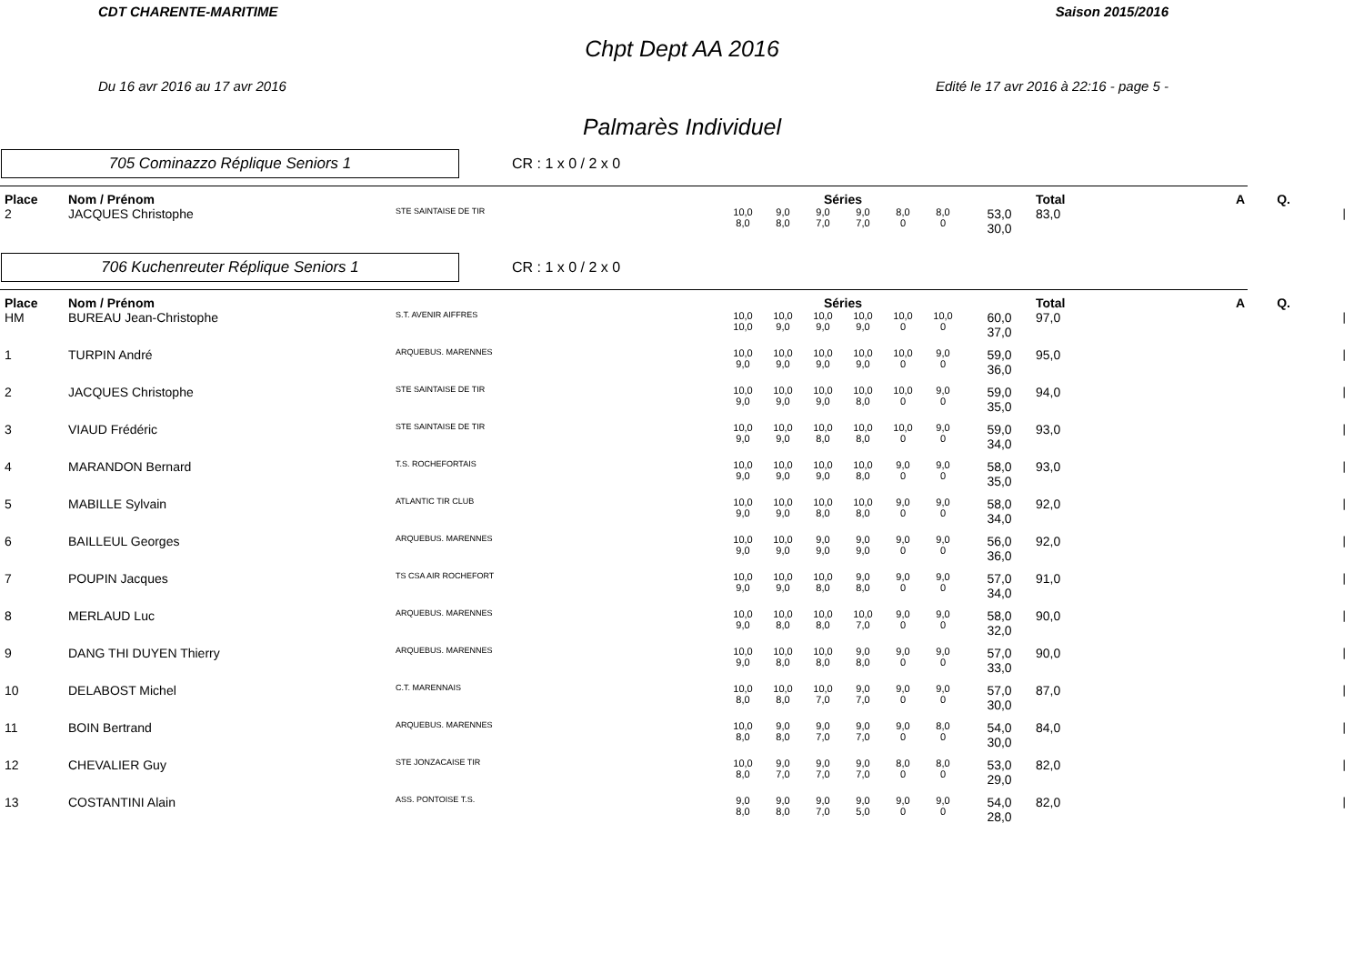CDT CHARENTE-MARITIME Saison 2015/2016
Chpt Dept AA 2016
Du 16 avr 2016 au 17 avr 2016 Edité le 17 avr 2016 à 22:16 - page 5 -
Palmarès Individuel
705 Cominazzo Réplique Seniors 1
CR : 1 x 0 / 2 x 0
| Place | Nom / Prénom | | Séries | | | | | | | Total | A | Q. | |
| --- | --- | --- | --- | --- | --- | --- | --- | --- | --- | --- | --- | --- | --- |
| 2 | JACQUES Christophe | STE SAINTAISE DE TIR | 10,0 8,0 | 9,0 8,0 | 9,0 7,0 | 9,0 7,0 | 8,0 0 | 8,0 0 | 53,0 30,0 | 83,0 | | | / |
706 Kuchenreuter Réplique Seniors 1
CR : 1 x 0 / 2 x 0
| Place | Nom / Prénom | | Séries | | | | | | | Total | A | Q. | |
| --- | --- | --- | --- | --- | --- | --- | --- | --- | --- | --- | --- | --- | --- |
| HM | BUREAU Jean-Christophe | S.T. AVENIR AIFFRES | 10,0 10,0 | 10,0 9,0 | 10,0 9,0 | 10,0 9,0 | 10,0 0 | 10,0 0 | 60,0 37,0 | 97,0 | | | / |
| 1 | TURPIN André | ARQUEBUS. MARENNES | 10,0 9,0 | 10,0 9,0 | 10,0 9,0 | 10,0 9,0 | 10,0 0 | 9,0 0 | 59,0 36,0 | 95,0 | | | / |
| 2 | JACQUES Christophe | STE SAINTAISE DE TIR | 10,0 9,0 | 10,0 9,0 | 10,0 9,0 | 10,0 8,0 | 10,0 0 | 9,0 0 | 59,0 35,0 | 94,0 | | | / |
| 3 | VIAUD Frédéric | STE SAINTAISE DE TIR | 10,0 9,0 | 10,0 9,0 | 10,0 8,0 | 10,0 8,0 | 10,0 0 | 9,0 0 | 59,0 34,0 | 93,0 | | | / |
| 4 | MARANDON Bernard | T.S. ROCHEFORTAIS | 10,0 9,0 | 10,0 9,0 | 10,0 9,0 | 10,0 8,0 | 9,0 0 | 9,0 0 | 58,0 35,0 | 93,0 | | | / |
| 5 | MABILLE Sylvain | ATLANTIC TIR CLUB | 10,0 9,0 | 10,0 9,0 | 10,0 8,0 | 10,0 8,0 | 9,0 0 | 9,0 0 | 58,0 34,0 | 92,0 | | | / |
| 6 | BAILLEUL Georges | ARQUEBUS. MARENNES | 10,0 9,0 | 10,0 9,0 | 9,0 9,0 | 9,0 9,0 | 9,0 0 | 9,0 0 | 56,0 36,0 | 92,0 | | | / |
| 7 | POUPIN Jacques | TS CSA AIR ROCHEFORT | 10,0 9,0 | 10,0 9,0 | 10,0 8,0 | 9,0 8,0 | 9,0 0 | 9,0 0 | 57,0 34,0 | 91,0 | | | / |
| 8 | MERLAUD Luc | ARQUEBUS. MARENNES | 10,0 9,0 | 10,0 8,0 | 10,0 8,0 | 10,0 7,0 | 9,0 0 | 9,0 0 | 58,0 32,0 | 90,0 | | | / |
| 9 | DANG THI DUYEN Thierry | ARQUEBUS. MARENNES | 10,0 9,0 | 10,0 8,0 | 10,0 8,0 | 9,0 8,0 | 9,0 0 | 9,0 0 | 57,0 33,0 | 90,0 | | | / |
| 10 | DELABOST Michel | C.T. MARENNAIS | 10,0 8,0 | 10,0 8,0 | 10,0 7,0 | 9,0 7,0 | 9,0 0 | 9,0 0 | 57,0 30,0 | 87,0 | | | / |
| 11 | BOIN Bertrand | ARQUEBUS. MARENNES | 10,0 8,0 | 9,0 8,0 | 9,0 7,0 | 9,0 7,0 | 9,0 0 | 8,0 0 | 54,0 30,0 | 84,0 | | | / |
| 12 | CHEVALIER Guy | STE JONZACAISE TIR | 10,0 8,0 | 9,0 7,0 | 9,0 7,0 | 9,0 7,0 | 8,0 0 | 8,0 0 | 53,0 29,0 | 82,0 | | | / |
| 13 | COSTANTINI Alain | ASS. PONTOISE T.S. | 9,0 8,0 | 9,0 8,0 | 9,0 7,0 | 9,0 5,0 | 9,0 0 | 9,0 0 | 54,0 28,0 | 82,0 | | | / |